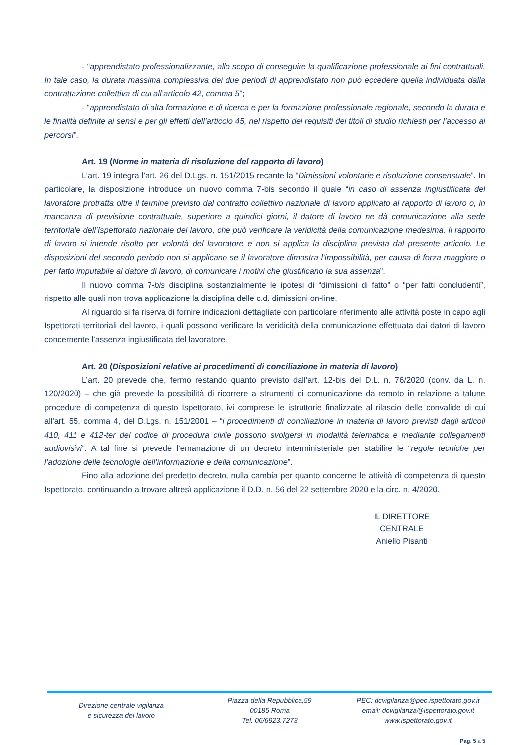- “apprendistato professionalizzante, allo scopo di conseguire la qualificazione professionale ai fini contrattuali. In tale caso, la durata massima complessiva dei due periodi di apprendistato non può eccedere quella individuata dalla contrattazione collettiva di cui all’articolo 42, comma 5”;
- “apprendistato di alta formazione e di ricerca e per la formazione professionale regionale, secondo la durata e le finalità definite ai sensi e per gli effetti dell’articolo 45, nel rispetto dei requisiti dei titoli di studio richiesti per l’accesso ai percorsi”.
Art. 19 (Norme in materia di risoluzione del rapporto di lavoro)
L’art. 19 integra l’art. 26 del D.Lgs. n. 151/2015 recante la “Dimissioni volontarie e risoluzione consensuale”. In particolare, la disposizione introduce un nuovo comma 7-bis secondo il quale “in caso di assenza ingiustificata del lavoratore protratta oltre il termine previsto dal contratto collettivo nazionale di lavoro applicato al rapporto di lavoro o, in mancanza di previsione contrattuale, superiore a quindici giorni, il datore di lavoro ne dà comunicazione alla sede territoriale dell’Ispettorato nazionale del lavoro, che può verificare la veridicità della comunicazione medesima. Il rapporto di lavoro si intende risolto per volontà del lavoratore e non si applica la disciplina prevista dal presente articolo. Le disposizioni del secondo periodo non si applicano se il lavoratore dimostra l’impossibilità, per causa di forza maggiore o per fatto imputabile al datore di lavoro, di comunicare i motivi che giustificano la sua assenza”.
Il nuovo comma 7-bis disciplina sostanzialmente le ipotesi di “dimissioni di fatto” o “per fatti concludenti”, rispetto alle quali non trova applicazione la disciplina delle c.d. dimissioni on-line.
Al riguardo si fa riserva di fornire indicazioni dettagliate con particolare riferimento alle attività poste in capo agli Ispettorati territoriali del lavoro, i quali possono verificare la veridicità della comunicazione effettuata dai datori di lavoro concernente l’assenza ingiustificata del lavoratore.
Art. 20 (Disposizioni relative ai procedimenti di conciliazione in materia di lavoro)
L’art. 20 prevede che, fermo restando quanto previsto dall’art. 12-bis del D.L. n. 76/2020 (conv. da L. n. 120/2020) – che già prevede la possibilità di ricorrere a strumenti di comunicazione da remoto in relazione a talune procedure di competenza di questo Ispettorato, ivi comprese le istruttorie finalizzate al rilascio delle convalide di cui all'art. 55, comma 4, del D.Lgs. n. 151/2001 – “i procedimenti di conciliazione in materia di lavoro previsti dagli articoli 410, 411 e 412-ter del codice di procedura civile possono svolgersi in modalità telematica e mediante collegamenti audiovisivi”. A tal fine si prevede l’emanazione di un decreto interministeriale per stabilire le “regole tecniche per l’adozione delle tecnologie dell’informazione e della comunicazione”.
Fino alla adozione del predetto decreto, nulla cambia per quanto concerne le attività di competenza di questo Ispettorato, continuando a trovare altresì applicazione il D.D. n. 56 del 22 settembre 2020 e la circ. n. 4/2020.
IL DIRETTORE CENTRALE
Aniello Pisanti
Direzione centrale vigilanza
e sicurezza del lavoro
Piazza della Repubblica,59
00185 Roma
Tel. 06/6923.7273
PEC: dcvigilanza@pec.ispettorato.gov.it
email: dcvigilanza@ispettorato.gov.it
www.ispettorato.gov.it
Pag. 5 a 5